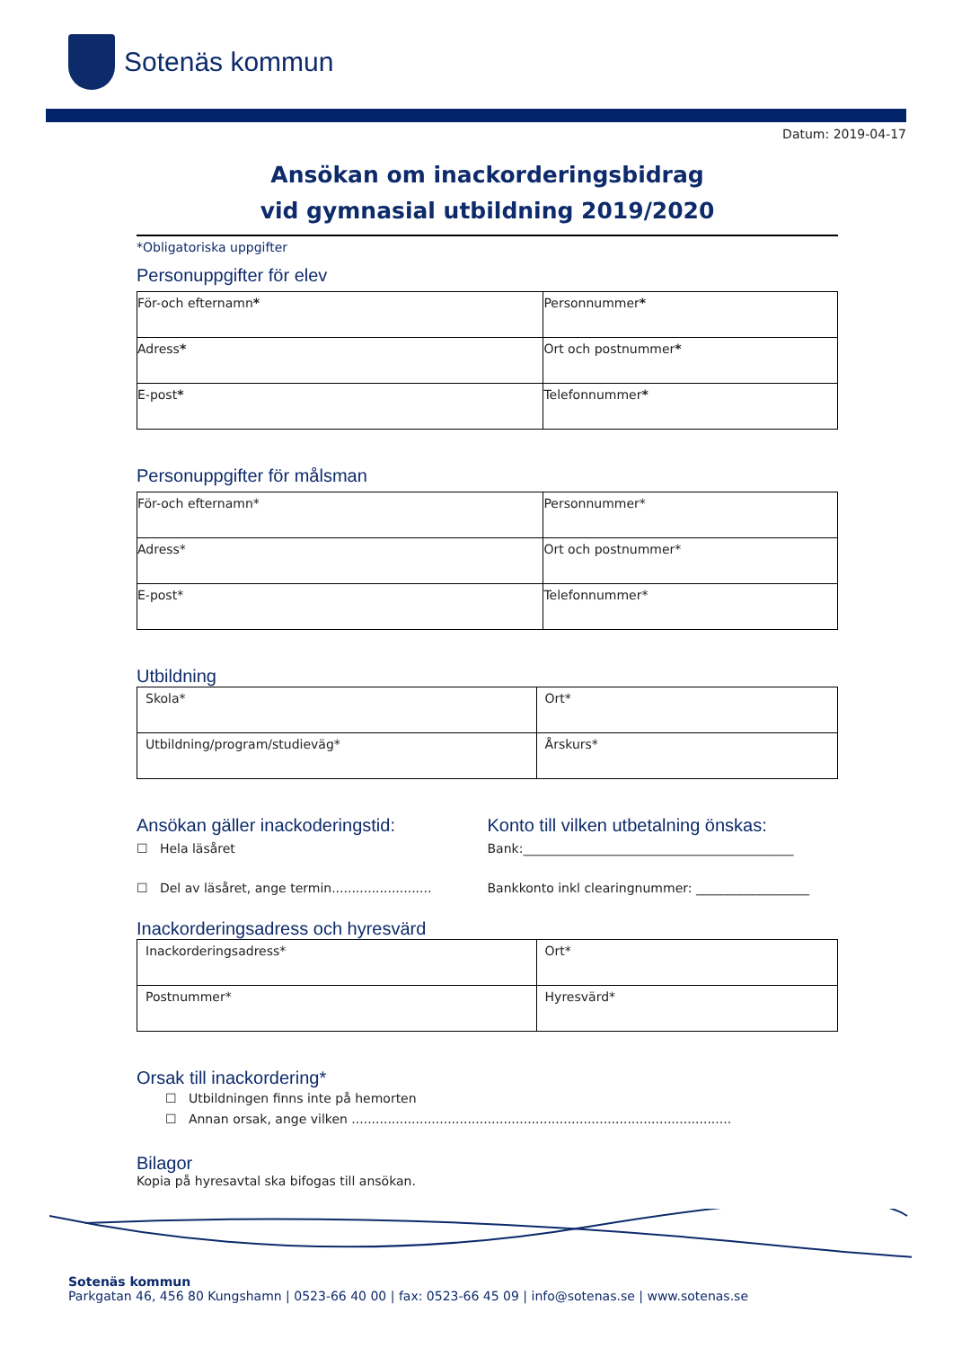Sotenäs kommun
Datum: 2019-04-17
Ansökan om inackorderingsbidrag
vid gymnasial utbildning 2019/2020
*Obligatoriska uppgifter
Personuppgifter för elev
| För-och efternamn * | Personnummer * |
| Adress * | Ort och postnummer * |
| E-post * | Telefonnummer * |
Personuppgifter för målsman
| För-och efternamn* | Personnummer* |
| Adress* | Ort och postnummer* |
| E-post* | Telefonnummer* |
Utbildning
| Skola* | Ort* |
| Utbildning/program/studieväg* | Årskurs* |
Ansökan gäller inackoderingstid:
☐ Hela läsåret
☐ Del av läsåret, ange termin.........................
Konto till vilken utbetalning önskas:
Bank:___________________________________________
Bankkonto inkl clearingnummer: __________________
Inackorderingsadress och hyresvärd
| Inackorderingsadress* | Ort* |
| Postnummer* | Hyresvärd* |
Orsak till inackordering*
☐ Utbildningen finns inte på hemorten
☐ Annan orsak, ange vilken ...............................................................................................
Bilagor
Kopia på hyresavtal ska bifogas till ansökan.
Sotenäs kommun
Parkgatan 46, 456 80 Kungshamn | 0523-66 40 00 | fax: 0523-66 45 09 | info@sotenas.se | www.sotenas.se